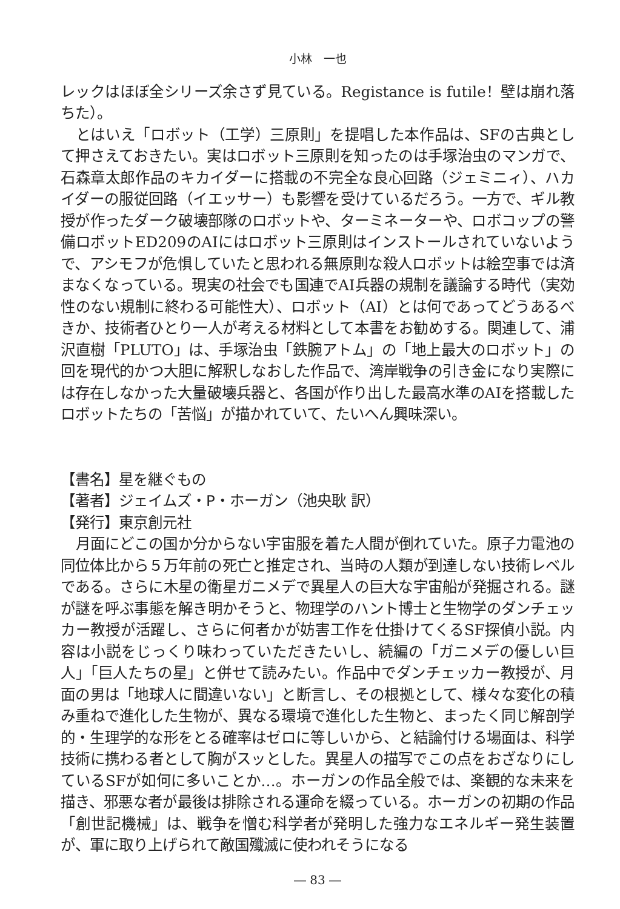小林　一也
レックはほぼ全シリーズ余さず見ている。Registance is futile！壁は崩れ落ちた）。
とはいえ「ロボット（工学）三原則」を提唱した本作品は、SFの古典として押さえておきたい。実はロボット三原則を知ったのは手塚治虫のマンガで、石森章太郎作品のキカイダーに搭載の不完全な良心回路（ジェミニィ）、ハカイダーの服従回路（イエッサー）も影響を受けているだろう。一方で、ギル教授が作ったダーク破壊部隊のロボットや、ターミネーターや、ロボコップの警備ロボットED209のAIにはロボット三原則はインストールされていないようで、アシモフが危惧していたと思われる無原則な殺人ロボットは絵空事では済まなくなっている。現実の社会でも国連でAI兵器の規制を議論する時代（実効性のない規制に終わる可能性大）、ロボット（AI）とは何であってどうあるべきか、技術者ひとり一人が考える材料として本書をお勧めする。関連して、浦沢直樹「PLUTO」は、手塚治虫「鉄腕アトム」の「地上最大のロボット」の回を現代的かつ大胆に解釈しなおした作品で、湾岸戦争の引き金になり実際には存在しなかった大量破壊兵器と、各国が作り出した最高水準のAIを搭載したロボットたちの「苦悩」が描かれていて、たいへん興味深い。
【書名】星を継ぐもの
【著者】ジェイムズ・P・ホーガン（池央耿 訳）
【発行】東京創元社
月面にどこの国か分からない宇宙服を着た人間が倒れていた。原子力電池の同位体比から５万年前の死亡と推定され、当時の人類が到達しない技術レベルである。さらに木星の衛星ガニメデで異星人の巨大な宇宙船が発掘される。謎が謎を呼ぶ事態を解き明かそうと、物理学のハント博士と生物学のダンチェッカー教授が活躍し、さらに何者かが妨害工作を仕掛けてくるSF探偵小説。内容は小説をじっくり味わっていただきたいし、続編の「ガニメデの優しい巨人」「巨人たちの星」と併せて読みたい。作品中でダンチェッカー教授が、月面の男は「地球人に間違いない」と断言し、その根拠として、様々な変化の積み重ねで進化した生物が、異なる環境で進化した生物と、まったく同じ解剖学的・生理学的な形をとる確率はゼロに等しいから、と結論付ける場面は、科学技術に携わる者として胸がスッとした。異星人の描写でこの点をおざなりにしているSFが如何に多いことか…。ホーガンの作品全般では、楽観的な未来を描き、邪悪な者が最後は排除される運命を綴っている。ホーガンの初期の作品「創世記機械」は、戦争を憎む科学者が発明した強力なエネルギー発生装置が、軍に取り上げられて敵国殲滅に使われそうになる
― 83 ―